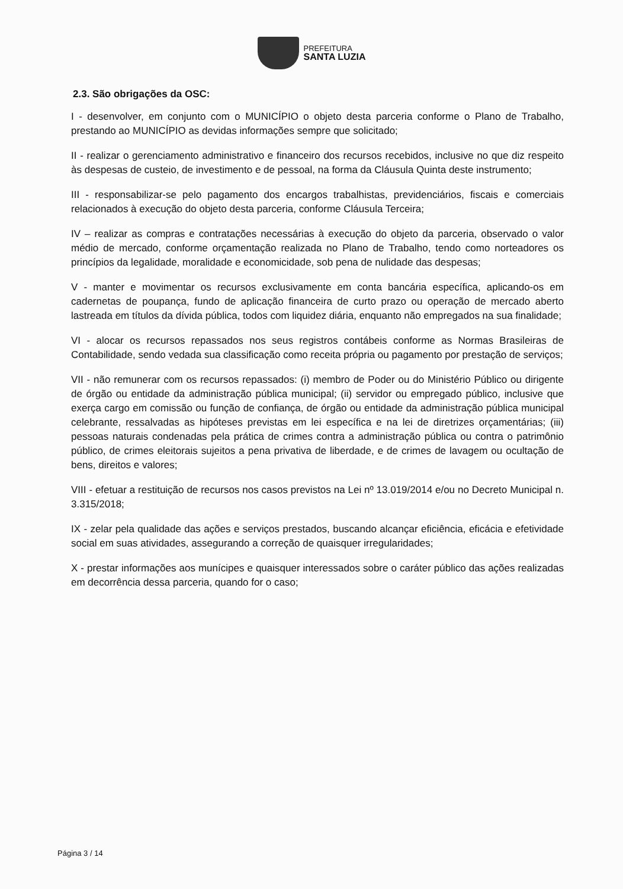PREFEITURA
SANTA LUZIA
2.3. São obrigações da OSC:
I - desenvolver, em conjunto com o MUNICÍPIO o objeto desta parceria conforme o Plano de Trabalho, prestando ao MUNICÍPIO as devidas informações sempre que solicitado;
II - realizar o gerenciamento administrativo e financeiro dos recursos recebidos, inclusive no que diz respeito às despesas de custeio, de investimento e de pessoal, na forma da Cláusula Quinta deste instrumento;
III - responsabilizar-se pelo pagamento dos encargos trabalhistas, previdenciários, fiscais e comerciais relacionados à execução do objeto desta parceria, conforme Cláusula Terceira;
IV – realizar as compras e contratações necessárias à execução do objeto da parceria, observado o valor médio de mercado, conforme orçamentação realizada no Plano de Trabalho, tendo como norteadores os princípios da legalidade, moralidade e economicidade, sob pena de nulidade das despesas;
V - manter e movimentar os recursos exclusivamente em conta bancária específica, aplicando-os em cadernetas de poupança, fundo de aplicação financeira de curto prazo ou operação de mercado aberto lastreada em títulos da dívida pública, todos com liquidez diária, enquanto não empregados na sua finalidade;
VI - alocar os recursos repassados nos seus registros contábeis conforme as Normas Brasileiras de Contabilidade, sendo vedada sua classificação como receita própria ou pagamento por prestação de serviços;
VII - não remunerar com os recursos repassados: (i) membro de Poder ou do Ministério Público ou dirigente de órgão ou entidade da administração pública municipal; (ii) servidor ou empregado público, inclusive que exerça cargo em comissão ou função de confiança, de órgão ou entidade da administração pública municipal celebrante, ressalvadas as hipóteses previstas em lei específica e na lei de diretrizes orçamentárias; (iii) pessoas naturais condenadas pela prática de crimes contra a administração pública ou contra o patrimônio público, de crimes eleitorais sujeitos a pena privativa de liberdade, e de crimes de lavagem ou ocultação de bens, direitos e valores;
VIII - efetuar a restituição de recursos nos casos previstos na Lei nº 13.019/2014 e/ou no Decreto Municipal n. 3.315/2018;
IX - zelar pela qualidade das ações e serviços prestados, buscando alcançar eficiência, eficácia e efetividade social em suas atividades, assegurando a correção de quaisquer irregularidades;
X - prestar informações aos munícipes e quaisquer interessados sobre o caráter público das ações realizadas em decorrência dessa parceria, quando for o caso;
Página 3 / 14